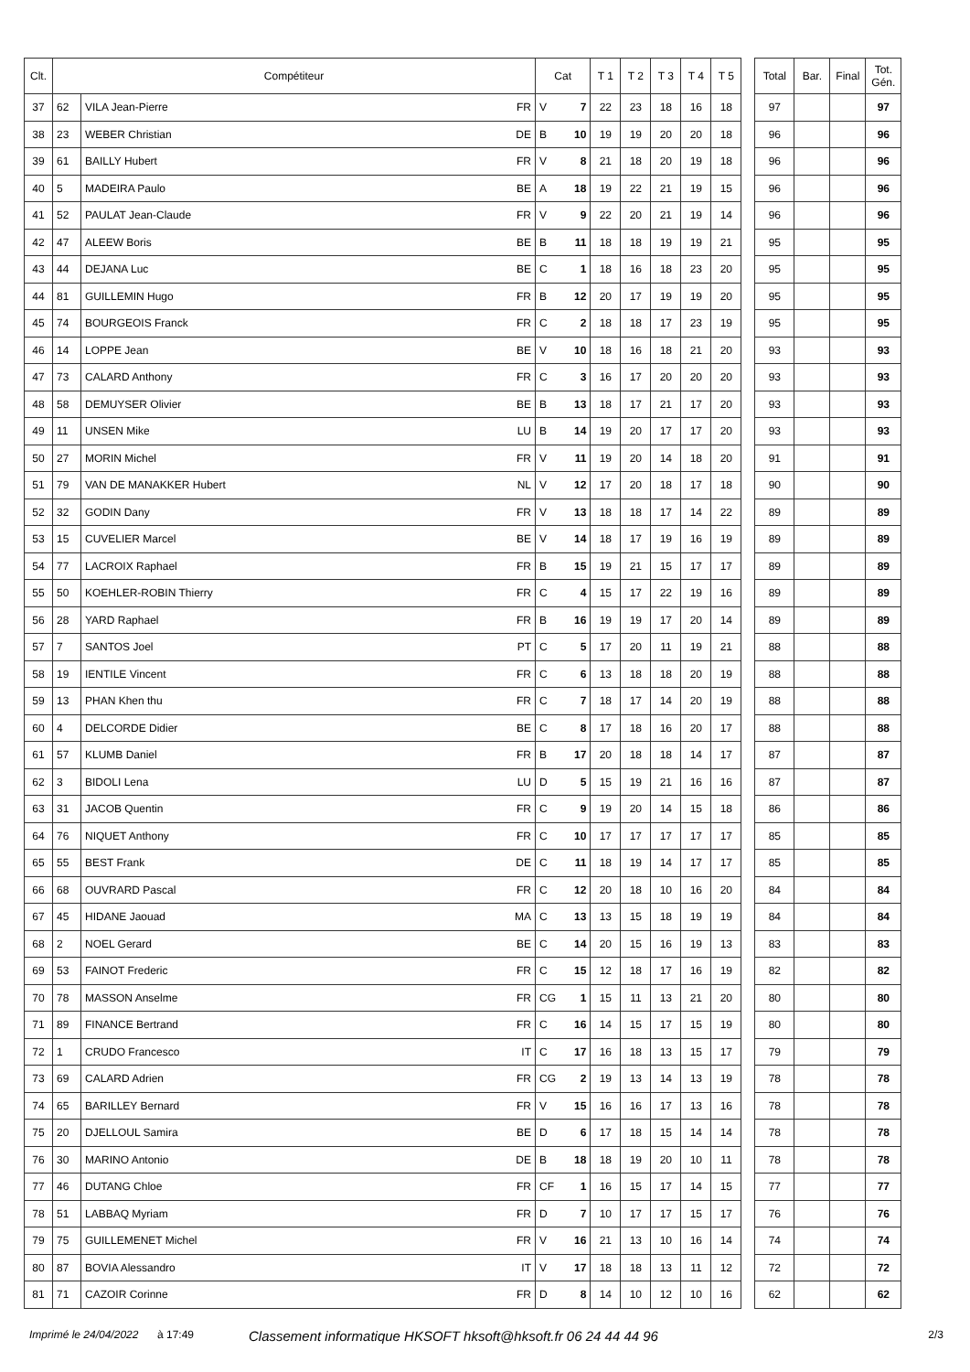| Clt. | Compétiteur | | | Cat | | T 1 | T 2 | T 3 | T 4 | T 5 | | Total | Bar. | Final | Tot. Gén. |
| 37 | 62 | VILA Jean-Pierre | FR | V | 7 | 22 | 23 | 18 | 16 | 18 | | 97 | | | 97 |
| 38 | 23 | WEBER Christian | DE | B | 10 | 19 | 19 | 20 | 20 | 18 | | 96 | | | 96 |
| 39 | 61 | BAILLY Hubert | FR | V | 8 | 21 | 18 | 20 | 19 | 18 | | 96 | | | 96 |
| 40 | 5 | MADEIRA Paulo | BE | A | 18 | 19 | 22 | 21 | 19 | 15 | | 96 | | | 96 |
| 41 | 52 | PAULAT Jean-Claude | FR | V | 9 | 22 | 20 | 21 | 19 | 14 | | 96 | | | 96 |
| 42 | 47 | ALEEW Boris | BE | B | 11 | 18 | 18 | 19 | 19 | 21 | | 95 | | | 95 |
| 43 | 44 | DEJANA Luc | BE | C | 1 | 18 | 16 | 18 | 23 | 20 | | 95 | | | 95 |
| 44 | 81 | GUILLEMIN Hugo | FR | B | 12 | 20 | 17 | 19 | 19 | 20 | | 95 | | | 95 |
| 45 | 74 | BOURGEOIS Franck | FR | C | 2 | 18 | 18 | 17 | 23 | 19 | | 95 | | | 95 |
| 46 | 14 | LOPPE Jean | BE | V | 10 | 18 | 16 | 18 | 21 | 20 | | 93 | | | 93 |
| 47 | 73 | CALARD Anthony | FR | C | 3 | 16 | 17 | 20 | 20 | 20 | | 93 | | | 93 |
| 48 | 58 | DEMUYSER Olivier | BE | B | 13 | 18 | 17 | 21 | 17 | 20 | | 93 | | | 93 |
| 49 | 11 | UNSEN Mike | LU | B | 14 | 19 | 20 | 17 | 17 | 20 | | 93 | | | 93 |
| 50 | 27 | MORIN Michel | FR | V | 11 | 19 | 20 | 14 | 18 | 20 | | 91 | | | 91 |
| 51 | 79 | VAN DE MANAKKER Hubert | NL | V | 12 | 17 | 20 | 18 | 17 | 18 | | 90 | | | 90 |
| 52 | 32 | GODIN Dany | FR | V | 13 | 18 | 18 | 17 | 14 | 22 | | 89 | | | 89 |
| 53 | 15 | CUVELIER Marcel | BE | V | 14 | 18 | 17 | 19 | 16 | 19 | | 89 | | | 89 |
| 54 | 77 | LACROIX Raphael | FR | B | 15 | 19 | 21 | 15 | 17 | 17 | | 89 | | | 89 |
| 55 | 50 | KOEHLER-ROBIN Thierry | FR | C | 4 | 15 | 17 | 22 | 19 | 16 | | 89 | | | 89 |
| 56 | 28 | YARD Raphael | FR | B | 16 | 19 | 19 | 17 | 20 | 14 | | 89 | | | 89 |
| 57 | 7 | SANTOS Joel | PT | C | 5 | 17 | 20 | 11 | 19 | 21 | | 88 | | | 88 |
| 58 | 19 | IENTILE Vincent | FR | C | 6 | 13 | 18 | 18 | 20 | 19 | | 88 | | | 88 |
| 59 | 13 | PHAN Khen thu | FR | C | 7 | 18 | 17 | 14 | 20 | 19 | | 88 | | | 88 |
| 60 | 4 | DELCORDE Didier | BE | C | 8 | 17 | 18 | 16 | 20 | 17 | | 88 | | | 88 |
| 61 | 57 | KLUMB Daniel | FR | B | 17 | 20 | 18 | 18 | 14 | 17 | | 87 | | | 87 |
| 62 | 3 | BIDOLI Lena | LU | D | 5 | 15 | 19 | 21 | 16 | 16 | | 87 | | | 87 |
| 63 | 31 | JACOB Quentin | FR | C | 9 | 19 | 20 | 14 | 15 | 18 | | 86 | | | 86 |
| 64 | 76 | NIQUET Anthony | FR | C | 10 | 17 | 17 | 17 | 17 | 17 | | 85 | | | 85 |
| 65 | 55 | BEST Frank | DE | C | 11 | 18 | 19 | 14 | 17 | 17 | | 85 | | | 85 |
| 66 | 68 | OUVRARD Pascal | FR | C | 12 | 20 | 18 | 10 | 16 | 20 | | 84 | | | 84 |
| 67 | 45 | HIDANE Jaouad | MA | C | 13 | 13 | 15 | 18 | 19 | 19 | | 84 | | | 84 |
| 68 | 2 | NOEL Gerard | BE | C | 14 | 20 | 15 | 16 | 19 | 13 | | 83 | | | 83 |
| 69 | 53 | FAINOT Frederic | FR | C | 15 | 12 | 18 | 17 | 16 | 19 | | 82 | | | 82 |
| 70 | 78 | MASSON Anselme | FR | CG | 1 | 15 | 11 | 13 | 21 | 20 | | 80 | | | 80 |
| 71 | 89 | FINANCE Bertrand | FR | C | 16 | 14 | 15 | 17 | 15 | 19 | | 80 | | | 80 |
| 72 | 1 | CRUDO Francesco | IT | C | 17 | 16 | 18 | 13 | 15 | 17 | | 79 | | | 79 |
| 73 | 69 | CALARD Adrien | FR | CG | 2 | 19 | 13 | 14 | 13 | 19 | | 78 | | | 78 |
| 74 | 65 | BARILLEY Bernard | FR | V | 15 | 16 | 16 | 17 | 13 | 16 | | 78 | | | 78 |
| 75 | 20 | DJELLOUL Samira | BE | D | 6 | 17 | 18 | 15 | 14 | 14 | | 78 | | | 78 |
| 76 | 30 | MARINO Antonio | DE | B | 18 | 18 | 19 | 20 | 10 | 11 | | 78 | | | 78 |
| 77 | 46 | DUTANG Chloe | FR | CF | 1 | 16 | 15 | 17 | 14 | 15 | | 77 | | | 77 |
| 78 | 51 | LABBAQ Myriam | FR | D | 7 | 10 | 17 | 17 | 15 | 17 | | 76 | | | 76 |
| 79 | 75 | GUILLEMENET Michel | FR | V | 16 | 21 | 13 | 10 | 16 | 14 | | 74 | | | 74 |
| 80 | 87 | BOVIA Alessandro | IT | V | 17 | 18 | 18 | 13 | 11 | 12 | | 72 | | | 72 |
| 81 | 71 | CAZOIR Corinne | FR | D | 8 | 14 | 10 | 12 | 10 | 16 | | 62 | | | 62 |
Imprimé le 24/04/2022 à 17:49 Classement informatique HKSOFT hksoft@hksoft.fr 06 24 44 44 96 2/3